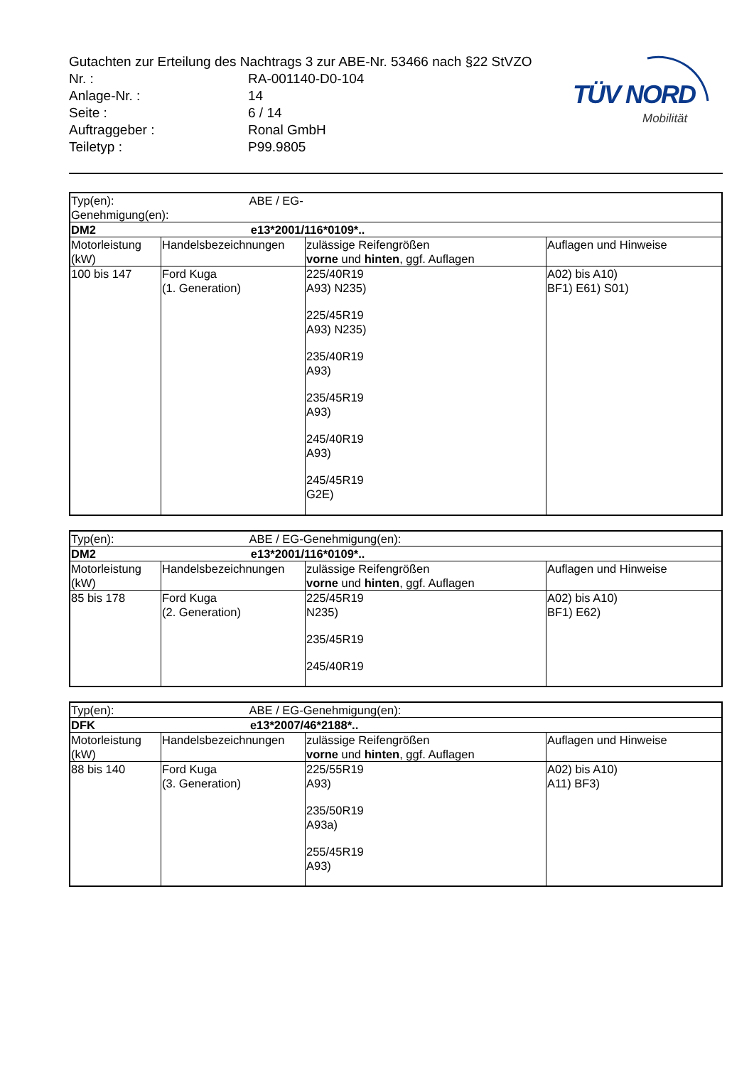TÜV NORD
Mobilität
Gutachten zur Erteilung des Nachtrags 3 zur ABE-Nr. 53466 nach §22 StVZO
| Nr. : | RA-001140-D0-104 |
| Anlage-Nr. : | 14 |
| Seite : | 6 / 14 |
| Auftraggeber : | Ronal GmbH |
| Teiletyp : | P99.9805 |
| Typ(en): ABE / EG-Genehmigung(en): | | | |
| DM2 e13*2001/116*0109*.. | | | |
| Motorleistung (kW) | Handelsbezeichnungen | zulässige Reifengrößen vorne und hinten , ggf. Auflagen | Auflagen und Hinweise |
| 100 bis 147 | Ford Kuga (1. Generation) | 225/40R19 A93) N235) 225/45R19 A93) N235) 235/40R19 A93) 235/45R19 A93) 245/40R19 A93) 245/45R19 G2E) | A02) bis A10) BF1) E61) S01) |
| Typ(en): ABE / EG-Genehmigung(en): | | | |
| DM2 e13*2001/116*0109*.. | | | |
| Motorleistung (kW) | Handelsbezeichnungen | zulässige Reifengrößen vorne und hinten , ggf. Auflagen | Auflagen und Hinweise |
| 85 bis 178 | Ford Kuga (2. Generation) | 225/45R19 N235) 235/45R19 245/40R19 | A02) bis A10) BF1) E62) |
| Typ(en): ABE / EG-Genehmigung(en): | | | |
| DFK e13*2007/46*2188*.. | | | |
| Motorleistung (kW) | Handelsbezeichnungen | zulässige Reifengrößen vorne und hinten , ggf. Auflagen | Auflagen und Hinweise |
| 88 bis 140 | Ford Kuga (3. Generation) | 225/55R19 A93) 235/50R19 A93a) 255/45R19 A93) | A02) bis A10) A11) BF3) |